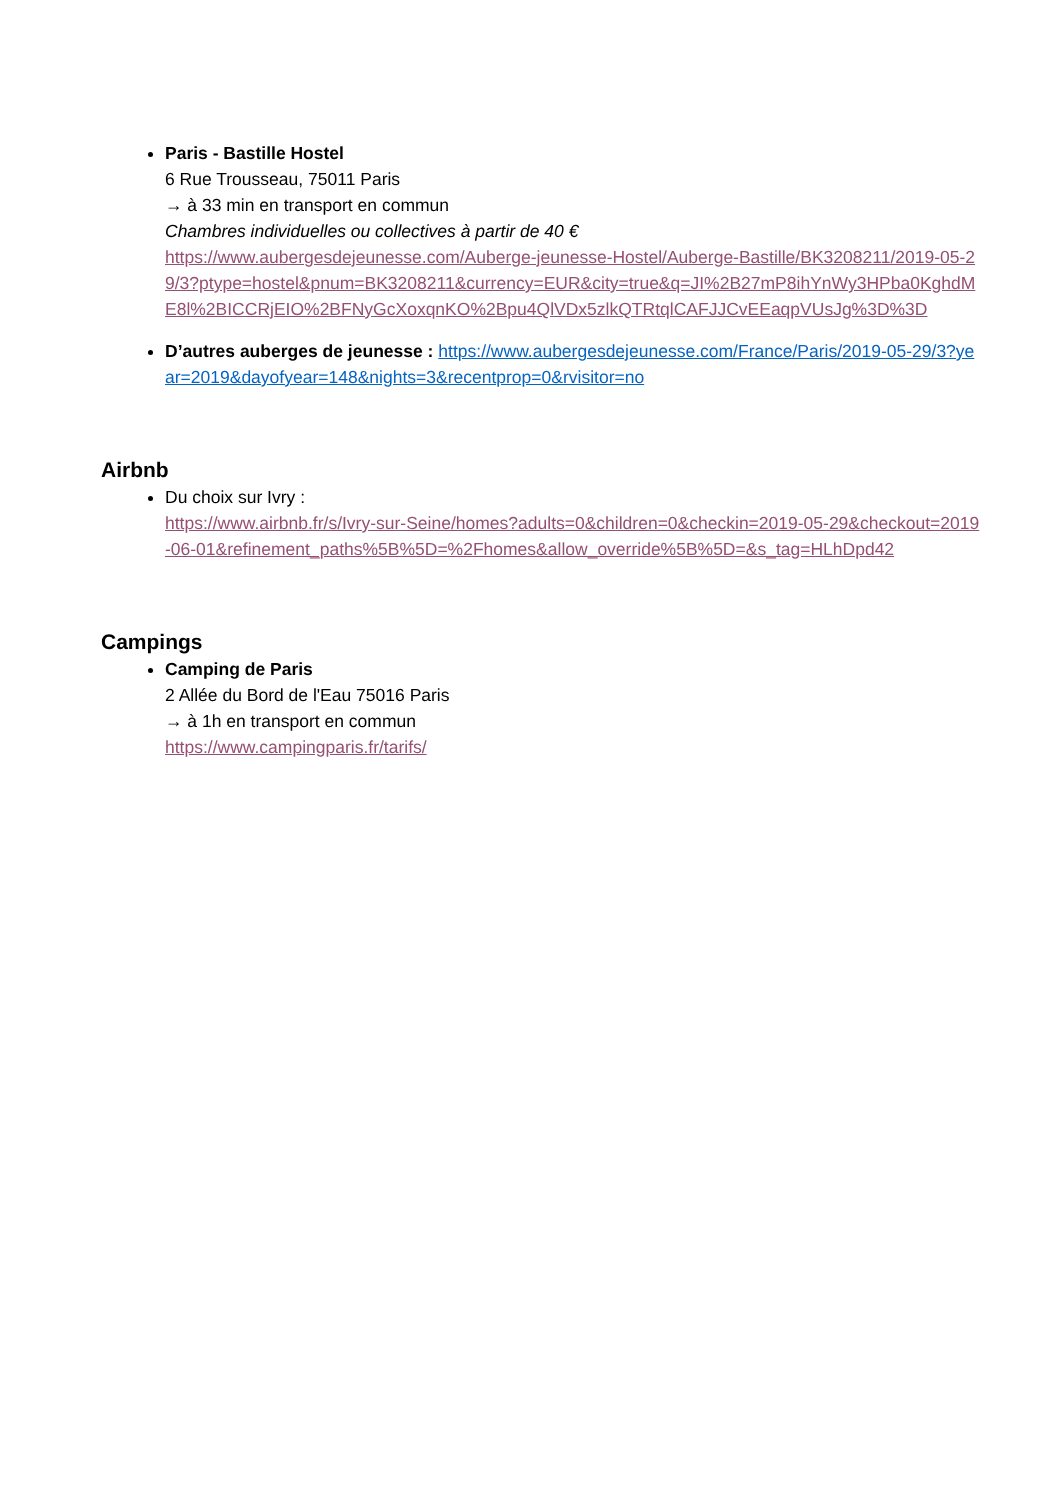Paris - Bastille Hostel
6 Rue Trousseau, 75011 Paris
→ à 33 min en transport en commun
Chambres individuelles ou collectives à partir de 40 €
https://www.aubergesdejeunesse.com/Auberge-jeunesse-Hostel/Auberge-Bastille/BK3208211/2019-05-29/3?ptype=hostel&pnum=BK3208211&currency=EUR&city=true&q=JI%2B27mP8ihYnWy3HPba0KghdME8l%2BICCRjEIO%2BFNyGcXoxqnKO%2Bpu4QlVDx5zlkQTRtqlCAFJJCvEEaqpVUsJg%3D%3D
D’autres auberges de jeunesse : https://www.aubergesdejeunesse.com/France/Paris/2019-05-29/3?year=2019&dayofyear=148&nights=3&recentprop=0&rvisitor=no
Airbnb
Du choix sur Ivry :
https://www.airbnb.fr/s/Ivry-sur-Seine/homes?adults=0&children=0&checkin=2019-05-29&checkout=2019-06-01&refinement_paths%5B%5D=%2Fhomes&allow_override%5B%5D=&s_tag=HLhDpd42
Campings
Camping de Paris
2 Allée du Bord de l'Eau 75016 Paris
→ à 1h en transport en commun
https://www.campingparis.fr/tarifs/